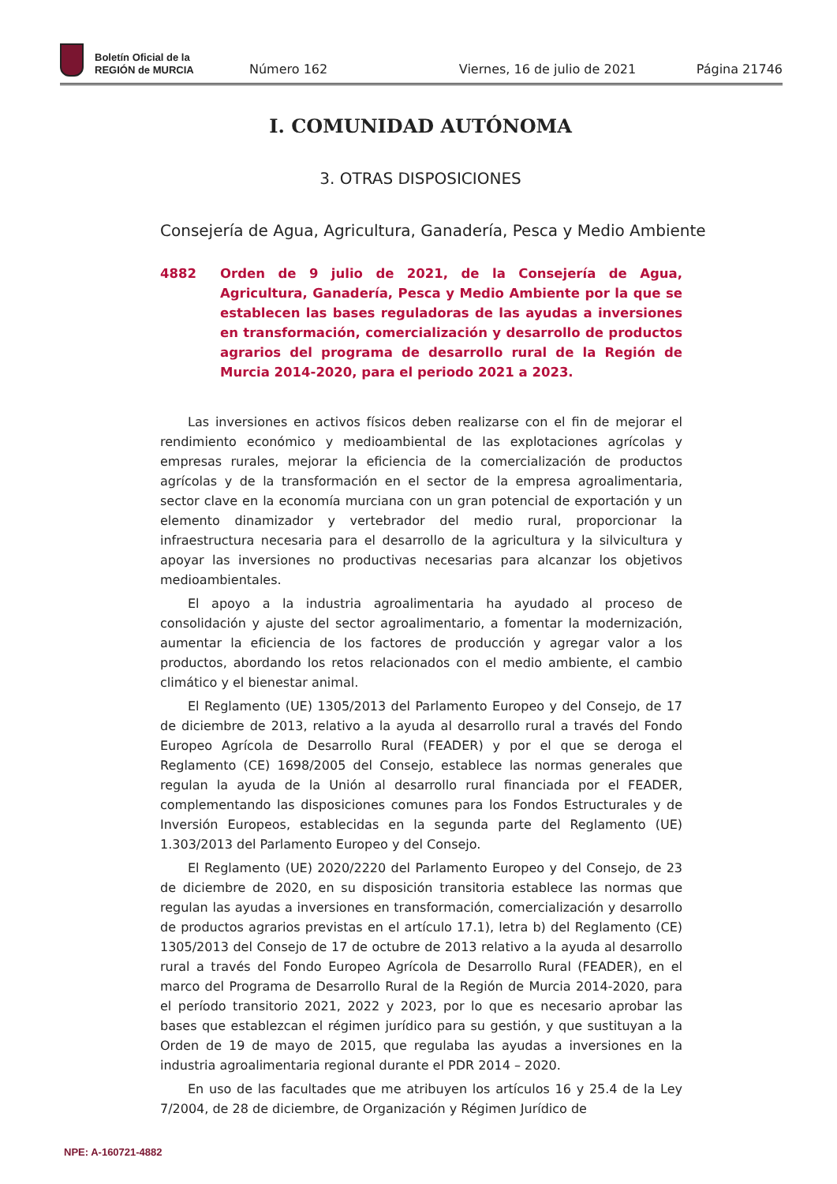Boletín Oficial de la
REGIÓN de MURCIA
Número 162
Viernes, 16 de julio de 2021
Página 21746
I. COMUNIDAD AUTÓNOMA
3. OTRAS DISPOSICIONES
Consejería de Agua, Agricultura, Ganadería, Pesca y Medio Ambiente
4882 Orden de 9 julio de 2021, de la Consejería de Agua, Agricultura, Ganadería, Pesca y Medio Ambiente por la que se establecen las bases reguladoras de las ayudas a inversiones en transformación, comercialización y desarrollo de productos agrarios del programa de desarrollo rural de la Región de Murcia 2014-2020, para el periodo 2021 a 2023.
Las inversiones en activos físicos deben realizarse con el fin de mejorar el rendimiento económico y medioambiental de las explotaciones agrícolas y empresas rurales, mejorar la eficiencia de la comercialización de productos agrícolas y de la transformación en el sector de la empresa agroalimentaria, sector clave en la economía murciana con un gran potencial de exportación y un elemento dinamizador y vertebrador del medio rural, proporcionar la infraestructura necesaria para el desarrollo de la agricultura y la silvicultura y apoyar las inversiones no productivas necesarias para alcanzar los objetivos medioambientales.
El apoyo a la industria agroalimentaria ha ayudado al proceso de consolidación y ajuste del sector agroalimentario, a fomentar la modernización, aumentar la eficiencia de los factores de producción y agregar valor a los productos, abordando los retos relacionados con el medio ambiente, el cambio climático y el bienestar animal.
El Reglamento (UE) 1305/2013 del Parlamento Europeo y del Consejo, de 17 de diciembre de 2013, relativo a la ayuda al desarrollo rural a través del Fondo Europeo Agrícola de Desarrollo Rural (FEADER) y por el que se deroga el Reglamento (CE) 1698/2005 del Consejo, establece las normas generales que regulan la ayuda de la Unión al desarrollo rural financiada por el FEADER, complementando las disposiciones comunes para los Fondos Estructurales y de Inversión Europeos, establecidas en la segunda parte del Reglamento (UE) 1.303/2013 del Parlamento Europeo y del Consejo.
El Reglamento (UE) 2020/2220 del Parlamento Europeo y del Consejo, de 23 de diciembre de 2020, en su disposición transitoria establece las normas que regulan las ayudas a inversiones en transformación, comercialización y desarrollo de productos agrarios previstas en el artículo 17.1), letra b) del Reglamento (CE) 1305/2013 del Consejo de 17 de octubre de 2013 relativo a la ayuda al desarrollo rural a través del Fondo Europeo Agrícola de Desarrollo Rural (FEADER), en el marco del Programa de Desarrollo Rural de la Región de Murcia 2014-2020, para el período transitorio 2021, 2022 y 2023, por lo que es necesario aprobar las bases que establezcan el régimen jurídico para su gestión, y que sustituyan a la Orden de 19 de mayo de 2015, que regulaba las ayudas a inversiones en la industria agroalimentaria regional durante el PDR 2014 – 2020.
En uso de las facultades que me atribuyen los artículos 16 y 25.4 de la Ley 7/2004, de 28 de diciembre, de Organización y Régimen Jurídico de
NPE: A-160721-4882